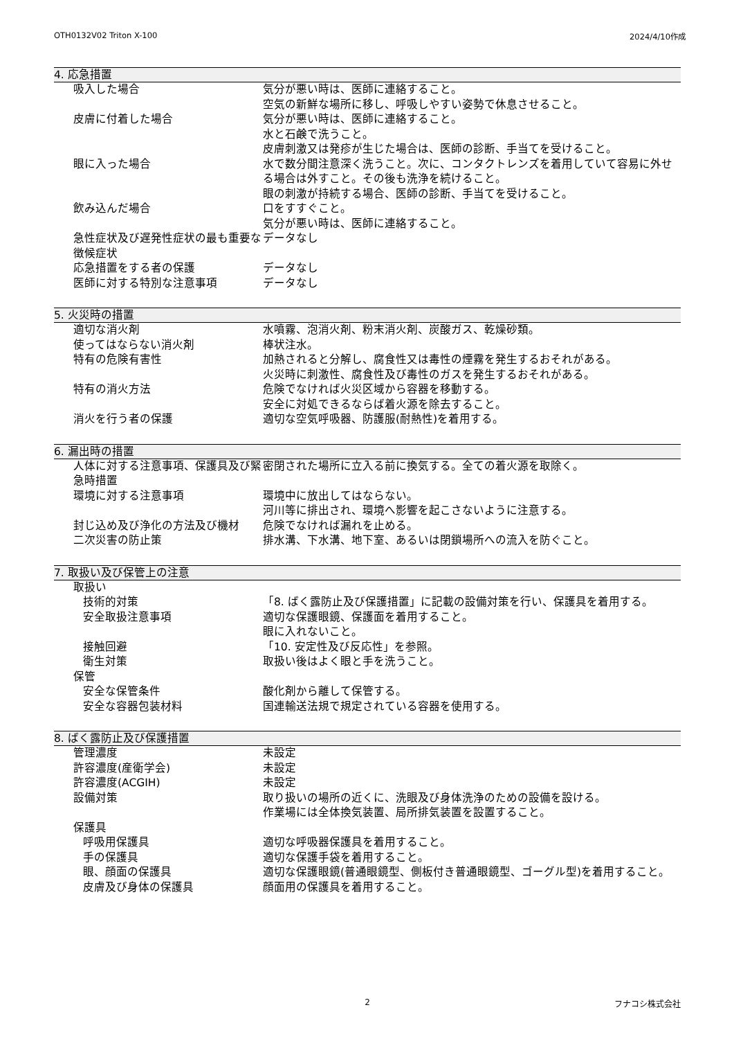OTH0132V02 Triton X-100 2024/4/10作成
4. 応急措置
| 吸入した場合 | 気分が悪い時は、医師に連絡すること。 空気の新鮮な場所に移し、呼吸しやすい姿勢で休息させること。 |
| 皮膚に付着した場合 | 気分が悪い時は、医師に連絡すること。 水と石鹸で洗うこと。 皮膚刺激又は発疹が生じた場合は、医師の診断、手当てを受けること。 |
| 眼に入った場合 | 水で数分間注意深く洗うこと。次に、コンタクトレンズを着用していて容易に外せる場合は外すこと。その後も洗浄を続けること。 眼の刺激が持続する場合、医師の診断、手当てを受けること。 |
| 飲み込んだ場合 | 口をすすぐこと。 気分が悪い時は、医師に連絡すること。 |
| 急性症状及び遅発性症状の最も重要な徴候症状 | データなし |
| 応急措置をする者の保護 | データなし |
| 医師に対する特別な注意事項 | データなし |
5. 火災時の措置
| 適切な消火剤 | 水噴霧、泡消火剤、粉末消火剤、炭酸ガス、乾燥砂類。 |
| 使ってはならない消火剤 | 棒状注水。 |
| 特有の危険有害性 | 加熱されると分解し、腐食性又は毒性の煙霧を発生するおそれがある。 火災時に刺激性、腐食性及び毒性のガスを発生するおそれがある。 |
| 特有の消火方法 | 危険でなければ火災区域から容器を移動する。 安全に対処できるならば着火源を除去すること。 |
| 消火を行う者の保護 | 適切な空気呼吸器、防護服(耐熱性)を着用する。 |
6. 漏出時の措置
| 人体に対する注意事項、保護具及び緊急時措置 | 密閉された場所に立入る前に換気する。全ての着火源を取除く。 |
| 環境に対する注意事項 | 環境中に放出してはならない。 河川等に排出され、環境へ影響を起こさないように注意する。 |
| 封じ込め及び浄化の方法及び機材 | 危険でなければ漏れを止める。 |
| 二次災害の防止策 | 排水溝、下水溝、地下室、あるいは閉鎖場所への流入を防ぐこと。 |
7. 取扱い及び保管上の注意
| 取扱い | |
| 技術的対策 | 「8. ばく露防止及び保護措置」に記載の設備対策を行い、保護具を着用する。 |
| 安全取扱注意事項 | 適切な保護眼鏡、保護面を着用すること。 眼に入れないこと。 |
| 接触回避 | 「10. 安定性及び反応性」を参照。 |
| 衛生対策 | 取扱い後はよく眼と手を洗うこと。 |
| 保管 | |
| 安全な保管条件 | 酸化剤から離して保管する。 |
| 安全な容器包装材料 | 国連輸送法規で規定されている容器を使用する。 |
8. ばく露防止及び保護措置
| 管理濃度 | 未設定 |
| 許容濃度(産衛学会) | 未設定 |
| 許容濃度(ACGIH) | 未設定 |
| 設備対策 | 取り扱いの場所の近くに、洗眼及び身体洗浄のための設備を設ける。 作業場には全体換気装置、局所排気装置を設置すること。 |
| 保護具 | |
| 呼吸用保護具 | 適切な呼吸器保護具を着用すること。 |
| 手の保護具 | 適切な保護手袋を着用すること。 |
| 眼、顔面の保護具 | 適切な保護眼鏡(普通眼鏡型、側板付き普通眼鏡型、ゴーグル型)を着用すること。 |
| 皮膚及び身体の保護具 | 顔面用の保護具を着用すること。 |
2 フナコシ株式会社